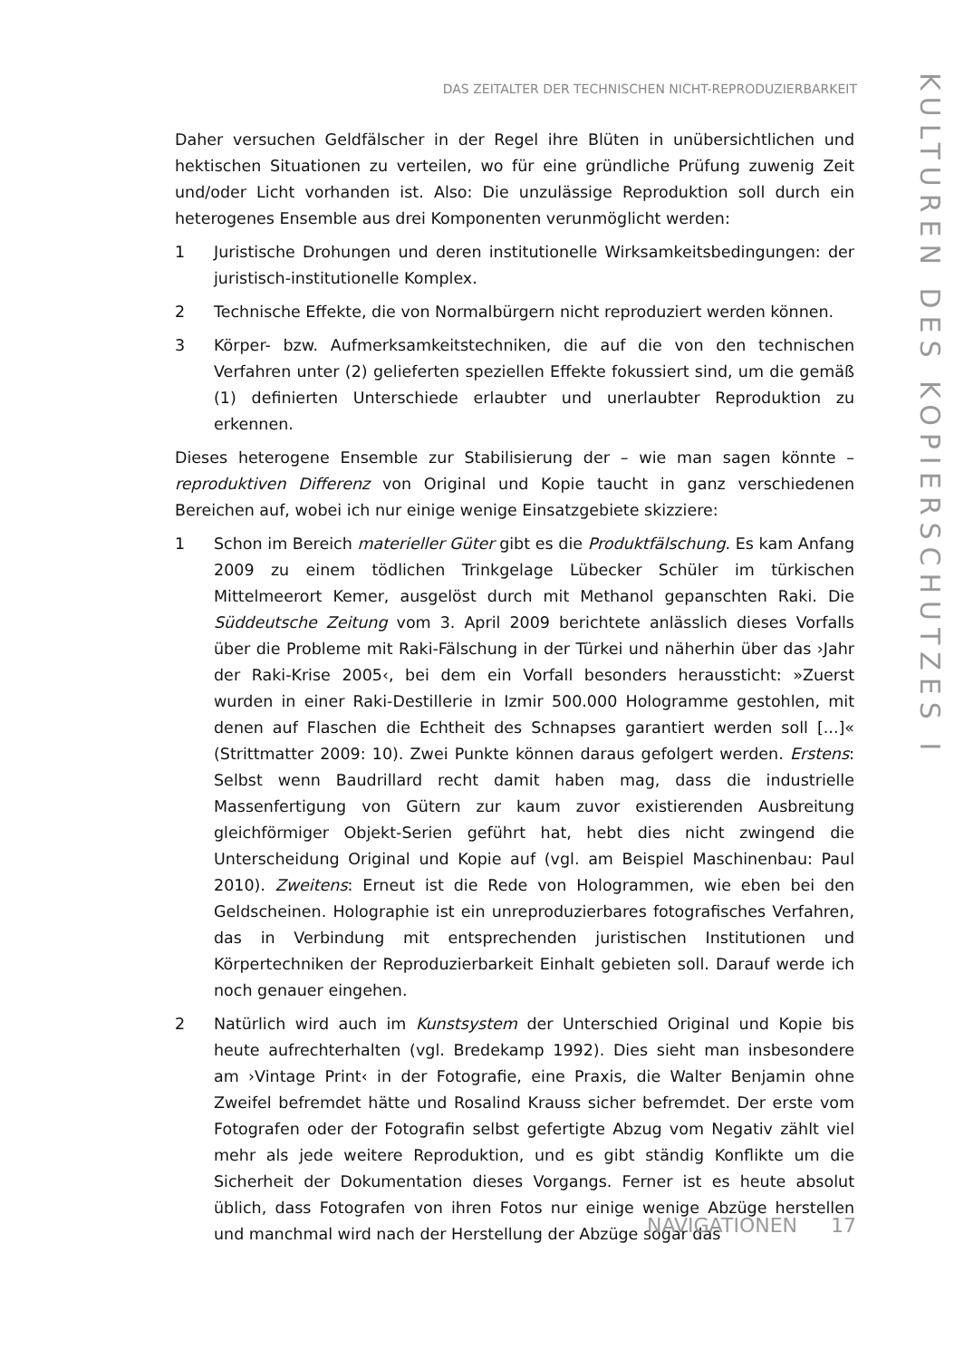DAS ZEITALTER DER TECHNISCHEN NICHT-REPRODUZIERBARKEIT
Daher versuchen Geldfälscher in der Regel ihre Blüten in unübersichtlichen und hektischen Situationen zu verteilen, wo für eine gründliche Prüfung zuwenig Zeit und/oder Licht vorhanden ist. Also: Die unzulässige Reproduktion soll durch ein heterogenes Ensemble aus drei Komponenten verunmöglicht werden:
1 Juristische Drohungen und deren institutionelle Wirksamkeitsbedingungen: der juristisch-institutionelle Komplex.
2 Technische Effekte, die von Normalbürgern nicht reproduziert werden kön­nen.
3 Körper- bzw. Aufmerksamkeitstechniken, die auf die von den technischen Verfahren unter (2) gelieferten speziellen Effekte fokussiert sind, um die gemäß (1) definierten Unterschiede erlaubter und unerlaubter Reproduktion zu erkennen.
Dieses heterogene Ensemble zur Stabilisierung der – wie man sagen könnte – reproduktiven Differenz von Original und Kopie taucht in ganz verschiedenen Bereichen auf, wobei ich nur einige wenige Einsatzgebiete skizziere:
1 Schon im Bereich materieller Güter gibt es die Produktfälschung. Es kam Anfang 2009 zu einem tödlichen Trinkgelage Lübecker Schüler im türkischen Mittelmeerort Kemer, ausgelöst durch mit Methanol gepanschten Raki. Die Süddeutsche Zeitung vom 3. April 2009 berichtete anlässlich dieses Vorfalls über die Probleme mit Raki-Fälschung in der Türkei und näherhin über das ›Jahr der Raki-Krise 2005‹, bei dem ein Vorfall besonders heraussticht: »Zuerst wurden in einer Raki-Destillerie in Izmir 500.000 Hologramme gestohlen, mit denen auf Flaschen die Echtheit des Schnapses garantiert werden soll [...]« (Strittmatter 2009: 10). Zwei Punkte können daraus gefolgert werden. Erstens: Selbst wenn Baudrillard recht damit haben mag, dass die industrielle Massenfertigung von Gütern zur kaum zuvor existierenden Ausbreitung gleichförmiger Objekt-Serien geführt hat, hebt dies nicht zwingend die Unterscheidung Original und Kopie auf (vgl. am Beispiel Maschinenbau: Paul 2010). Zweitens: Erneut ist die Rede von Hologrammen, wie eben bei den Geldscheinen. Holographie ist ein unreproduzierbares fotografisches Verfahren, das in Verbindung mit entsprechenden juristischen Institutionen und Körpertechniken der Reproduzierbarkeit Einhalt gebieten soll. Darauf werde ich noch genauer eingehen.
2 Natürlich wird auch im Kunstsystem der Unterschied Original und Kopie bis heute aufrechterhalten (vgl. Bredekamp 1992). Dies sieht man insbesondere am ›Vintage Print‹ in der Fotografie, eine Praxis, die Walter Benjamin ohne Zweifel befremdet hätte und Rosalind Krauss sicher befremdet. Der erste vom Fotografen oder der Fotografin selbst gefertigte Abzug vom Negativ zählt viel mehr als jede weitere Reproduktion, und es gibt ständig Konflikte um die Sicherheit der Dokumentation dieses Vorgangs. Ferner ist es heute absolut üblich, dass Fotografen von ihren Fotos nur einige wenige Abzüge herstellen und manchmal wird nach der Herstellung der Abzüge sogar das
KULTUREN DES KOPIERSCHUTZES I
NAVIGATIONEN 17